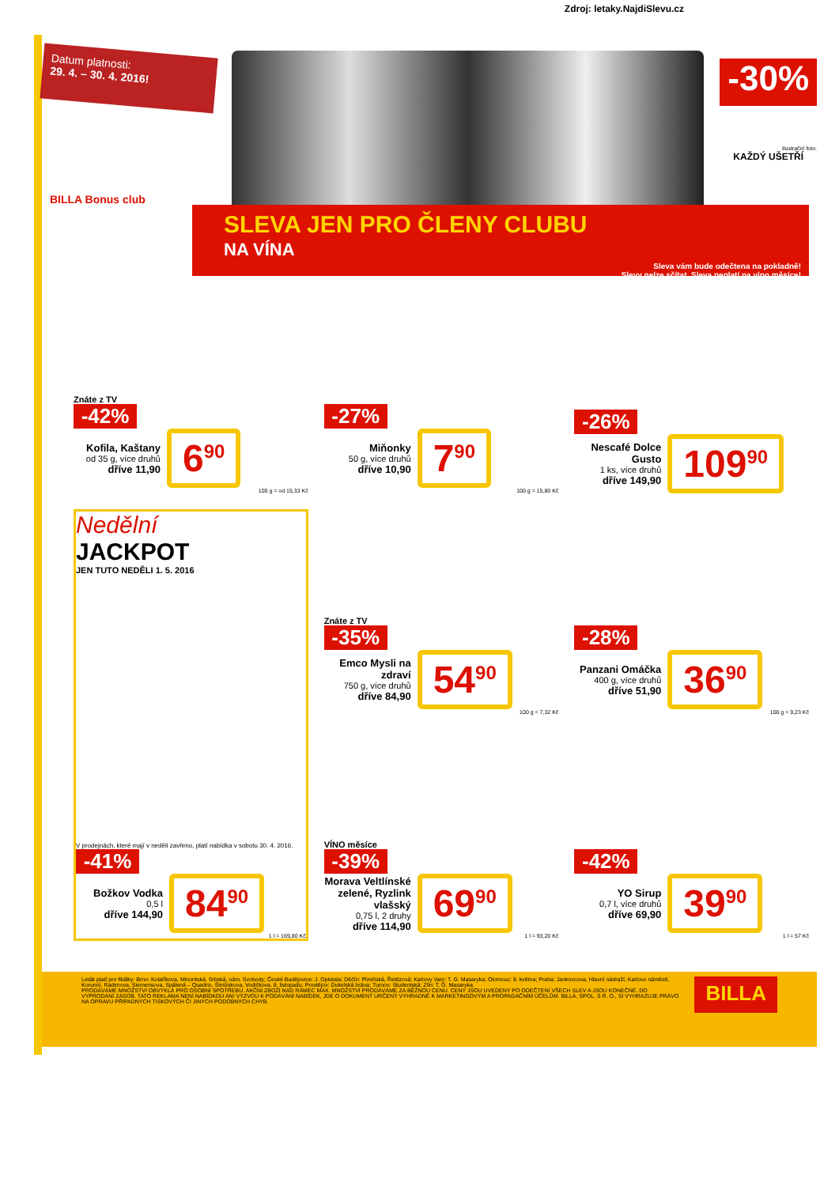Zdroj: letaky.NajdiSlevu.cz
Datum platnosti:
29. 4. – 30. 4. 2016!
-30%
Ilustrační foto.
KAŽDÝ UŠETŘÍ
BILLA Bonus club
SLEVA JEN PRO ČLENY CLUBU
NA VÍNA
Sleva vám bude odečtena na pokladně!
Slevy nelze sčítat. Sleva neplatí na víno měsíce!
Znáte z TV
-42%
Kofila, Kaštany
od 35 g, více druhů
dříve 11,90
6<sup>90</sup>
100 g = od 15,33 Kč
-27%
Miňonky
50 g, více druhů
dříve 10,90
7<sup>90</sup>
100 g = 15,80 Kč
-26%
Nescafé Dolce Gusto
1 ks, více druhů
dříve 149,90
109<sup>90</sup>
Nedělní
JACKPOT
JEN TUTO NEDĚLI 1. 5. 2016
V prodejnách, které mají v neděli zavřeno, platí nabídka v sobotu 30. 4. 2016.
-41%
Božkov Vodka
0,5 l
dříve 144,90
84<sup>90</sup>
1 l = 169,80 Kč
Znáte z TV
-35%
Emco Mysli na zdraví
750 g, více druhů
dříve 84,90
54<sup>90</sup>
100 g = 7,32 Kč
-28%
Panzani Omáčka
400 g, více druhů
dříve 51,90
36<sup>90</sup>
100 g = 9,23 Kč
VÍNO měsíce
-39%
Morava Veltlínské zelené, Ryzlink vlašský
0,75 l, 2 druhy
dříve 114,90
69<sup>90</sup>
1 l = 93,20 Kč
-42%
YO Sirup
0,7 l, více druhů
dříve 69,90
39<sup>90</sup>
1 l = 57 Kč
Leták platí pro filiálky: Brno: Kolaříkova, Minoritská, Srbská, nám. Svobody; České Budějovice: J. Opletala; Děčín: Plzeňská, Řetězová; Karlovy Vary: T. G. Masaryka; Olomouc: 8. května; Praha: Jankovcova, Hlavní nádraží, Karlovo náměstí, Korunní, Radimova, Siemensova, Spálená – Quadrio, Šimůnkova, Vodičkova, 8. listopadu; Prostějov: Dukelská brána; Turnov: Studentská; Zlín: T. G. Masaryka.
PRODÁVÁME MNOŽSTVÍ OBVYKLÁ PRO OSOBNÍ SPOTŘEBU. AKČNÍ ZBOŽÍ NAD RÁMEC MAX. MNOŽSTVÍ PRODÁVÁME ZA BĚŽNOU CENU. CENY JSOU UVEDENY PO ODEČTENÍ VŠECH SLEV A JSOU KONEČNÉ. DO VYPRODÁNÍ ZÁSOB. TATO REKLAMA NENÍ NABÍDKOU ANI VÝZVOU K PODÁVÁNÍ NABÍDEK, JDE O DOKUMENT URČENÝ VÝHRADNĚ K MARKETINGOVÝM A PROPAGAČNÍM ÚČELŮM. BILLA, SPOL. S R. O., SI VYHRAZUJE PRÁVO NA OPRAVU PŘÍPADNÝCH TISKOVÝCH ČI JINÝCH PODOBNÝCH CHYB.
BILLA